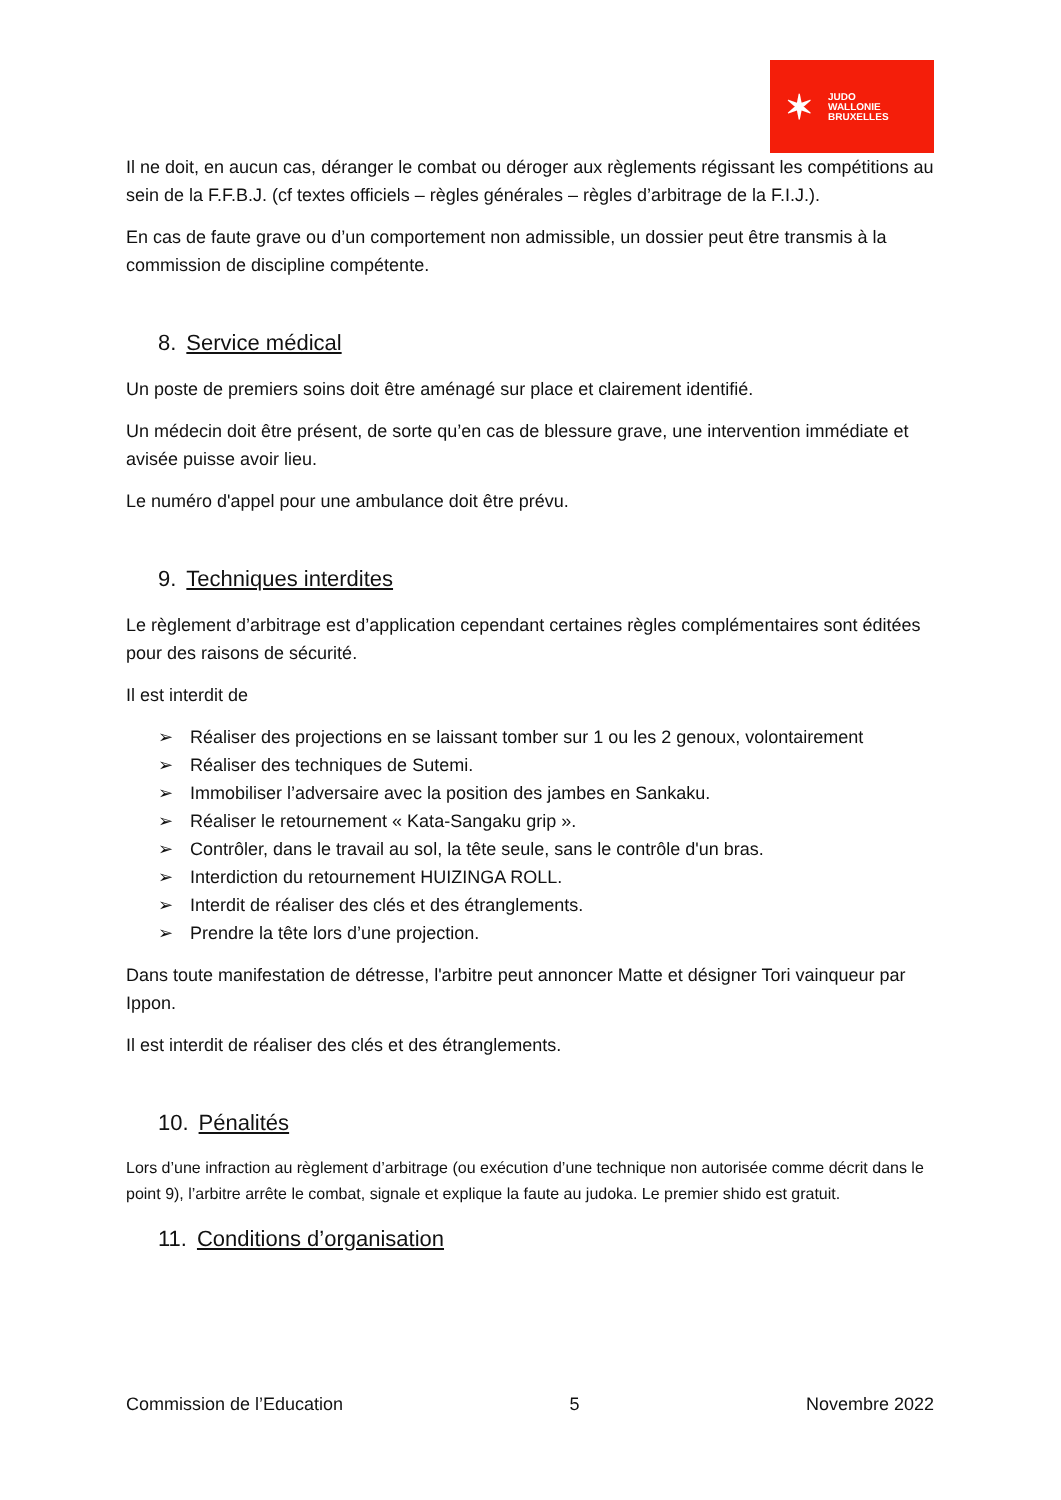✶
JUDO
WALLONIE
BRUXELLES
Il ne doit, en aucun cas, déranger le combat ou déroger aux règlements régissant les compétitions au sein de la F.F.B.J. (cf textes officiels – règles générales – règles d’arbitrage de la F.I.J.).
En cas de faute grave ou d’un comportement non admissible, un dossier peut être transmis à la commission de discipline compétente.
8. Service médical
Un poste de premiers soins doit être aménagé sur place et clairement identifié.
Un médecin doit être présent, de sorte qu’en cas de blessure grave, une intervention immédiate et avisée puisse avoir lieu.
Le numéro d'appel pour une ambulance doit être prévu.
9. Techniques interdites
Le règlement d’arbitrage est d’application cependant certaines règles complémentaires sont éditées pour des raisons de sécurité.
Il est interdit de
➢ Réaliser des projections en se laissant tomber sur 1 ou les 2 genoux, volontairement
➢ Réaliser des techniques de Sutemi.
➢ Immobiliser l’adversaire avec la position des jambes en Sankaku.
➢ Réaliser le retournement « Kata-Sangaku grip ».
➢ Contrôler, dans le travail au sol, la tête seule, sans le contrôle d'un bras.
➢ Interdiction du retournement HUIZINGA ROLL.
➢ Interdit de réaliser des clés et des étranglements.
➢ Prendre la tête lors d’une projection.
Dans toute manifestation de détresse, l'arbitre peut annoncer Matte et désigner Tori vainqueur par Ippon.
Il est interdit de réaliser des clés et des étranglements.
10. Pénalités
Lors d’une infraction au règlement d’arbitrage (ou exécution d’une technique non autorisée comme décrit dans le point 9), l’arbitre arrête le combat, signale et explique la faute au judoka. Le premier shido est gratuit.
11. Conditions d’organisation
Commission de l’Education 5 Novembre 2022